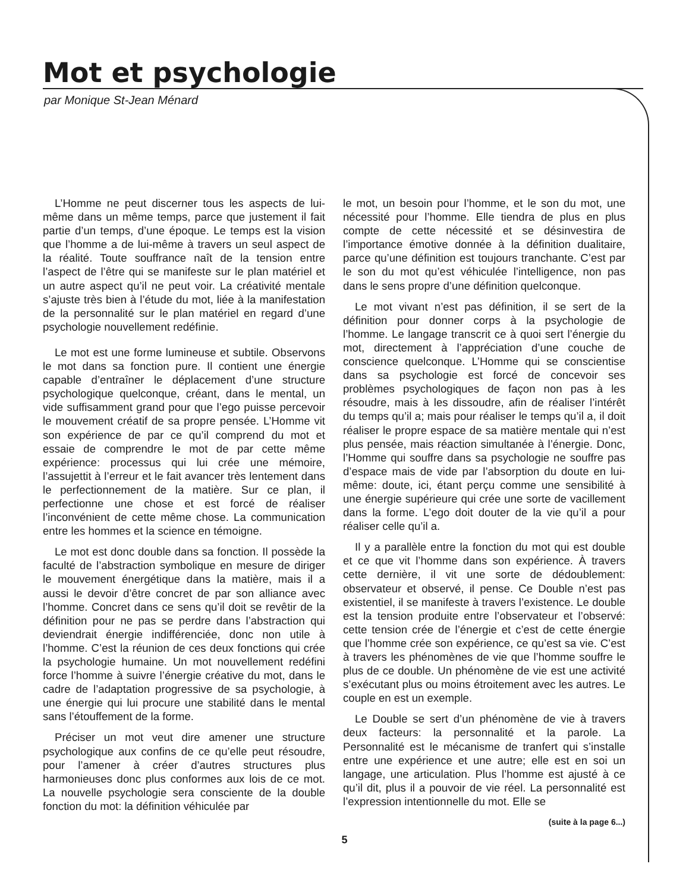Mot et psychologie
par Monique St-Jean Ménard
L’Homme ne peut discerner tous les aspects de lui-même dans un même temps, parce que justement il fait partie d’un temps, d’une époque. Le temps est la vision que l’homme a de lui-même à travers un seul aspect de la réalité. Toute souffrance naît de la tension entre l’aspect de l’être qui se manifeste sur le plan matériel et un autre aspect qu’il ne peut voir. La créativité mentale s’ajuste très bien à l’étude du mot, liée à la manifestation de la personnalité sur le plan matériel en regard d’une psychologie nouvellement redéfinie.
Le mot est une forme lumineuse et subtile. Observons le mot dans sa fonction pure. Il contient une énergie capable d’entraîner le déplacement d’une structure psychologique quelconque, créant, dans le mental, un vide suffisamment grand pour que l’ego puisse percevoir le mouvement créatif de sa propre pensée. L’Homme vit son expérience de par ce qu’il comprend du mot et essaie de comprendre le mot de par cette même expérience: processus qui lui crée une mémoire, l’assujettit à l’erreur et le fait avancer très lentement dans le perfectionnement de la matière. Sur ce plan, il perfectionne une chose et est forcé de réaliser l’inconvénient de cette même chose. La communication entre les hommes et la science en témoigne.
Le mot est donc double dans sa fonction. Il possède la faculté de l’abstraction symbolique en mesure de diriger le mouvement énergétique dans la matière, mais il a aussi le devoir d’être concret de par son alliance avec l’homme. Concret dans ce sens qu’il doit se revêtir de la définition pour ne pas se perdre dans l’abstraction qui deviendrait énergie indifférenciée, donc non utile à l’homme. C’est la réunion de ces deux fonctions qui crée la psychologie humaine. Un mot nouvellement redéfini force l’homme à suivre l’énergie créative du mot, dans le cadre de l’adaptation progressive de sa psychologie, à une énergie qui lui procure une stabilité dans le mental sans l’étouffement de la forme.
Préciser un mot veut dire amener une structure psychologique aux confins de ce qu’elle peut résoudre, pour l’amener à créer d’autres structures plus harmonieuses donc plus conformes aux lois de ce mot. La nouvelle psychologie sera consciente de la double fonction du mot: la définition véhiculée par
le mot, un besoin pour l’homme, et le son du mot, une nécessité pour l’homme. Elle tiendra de plus en plus compte de cette nécessité et se désinvestira de l’importance émotive donnée à la définition dualitaire, parce qu’une définition est toujours tranchante. C’est par le son du mot qu’est véhiculée l’intelligence, non pas dans le sens propre d’une définition quelconque.
Le mot vivant n’est pas définition, il se sert de la définition pour donner corps à la psychologie de l’homme. Le langage transcrit ce à quoi sert l’énergie du mot, directement à l’appréciation d’une couche de conscience quelconque. L’Homme qui se conscientise dans sa psychologie est forcé de concevoir ses problèmes psychologiques de façon non pas à les résoudre, mais à les dissoudre, afin de réaliser l’intérêt du temps qu’il a; mais pour réaliser le temps qu’il a, il doit réaliser le propre espace de sa matière mentale qui n’est plus pensée, mais réaction simultanée à l’énergie. Donc, l’Homme qui souffre dans sa psychologie ne souffre pas d’espace mais de vide par l’absorption du doute en lui-même: doute, ici, étant perçu comme une sensibilité à une énergie supérieure qui crée une sorte de vacillement dans la forme. L’ego doit douter de la vie qu’il a pour réaliser celle qu’il a.
Il y a parallèle entre la fonction du mot qui est double et ce que vit l’homme dans son expérience. À travers cette dernière, il vit une sorte de dédoublement: observateur et observé, il pense. Ce Double n’est pas existentiel, il se manifeste à travers l’existence. Le double est la tension produite entre l’observateur et l’observé: cette tension crée de l’énergie et c’est de cette énergie que l’homme crée son expérience, ce qu’est sa vie. C’est à travers les phénomènes de vie que l’homme souffre le plus de ce double. Un phénomène de vie est une activité s’exécutant plus ou moins étroitement avec les autres. Le couple en est un exemple.
Le Double se sert d’un phénomène de vie à travers deux facteurs: la personnalité et la parole. La Personnalité est le mécanisme de tranfert qui s’installe entre une expérience et une autre; elle est en soi un langage, une articulation. Plus l’homme est ajusté à ce qu’il dit, plus il a pouvoir de vie réel. La personnalité est l’expression intentionnelle du mot. Elle se
(suite à la page 6...)
5